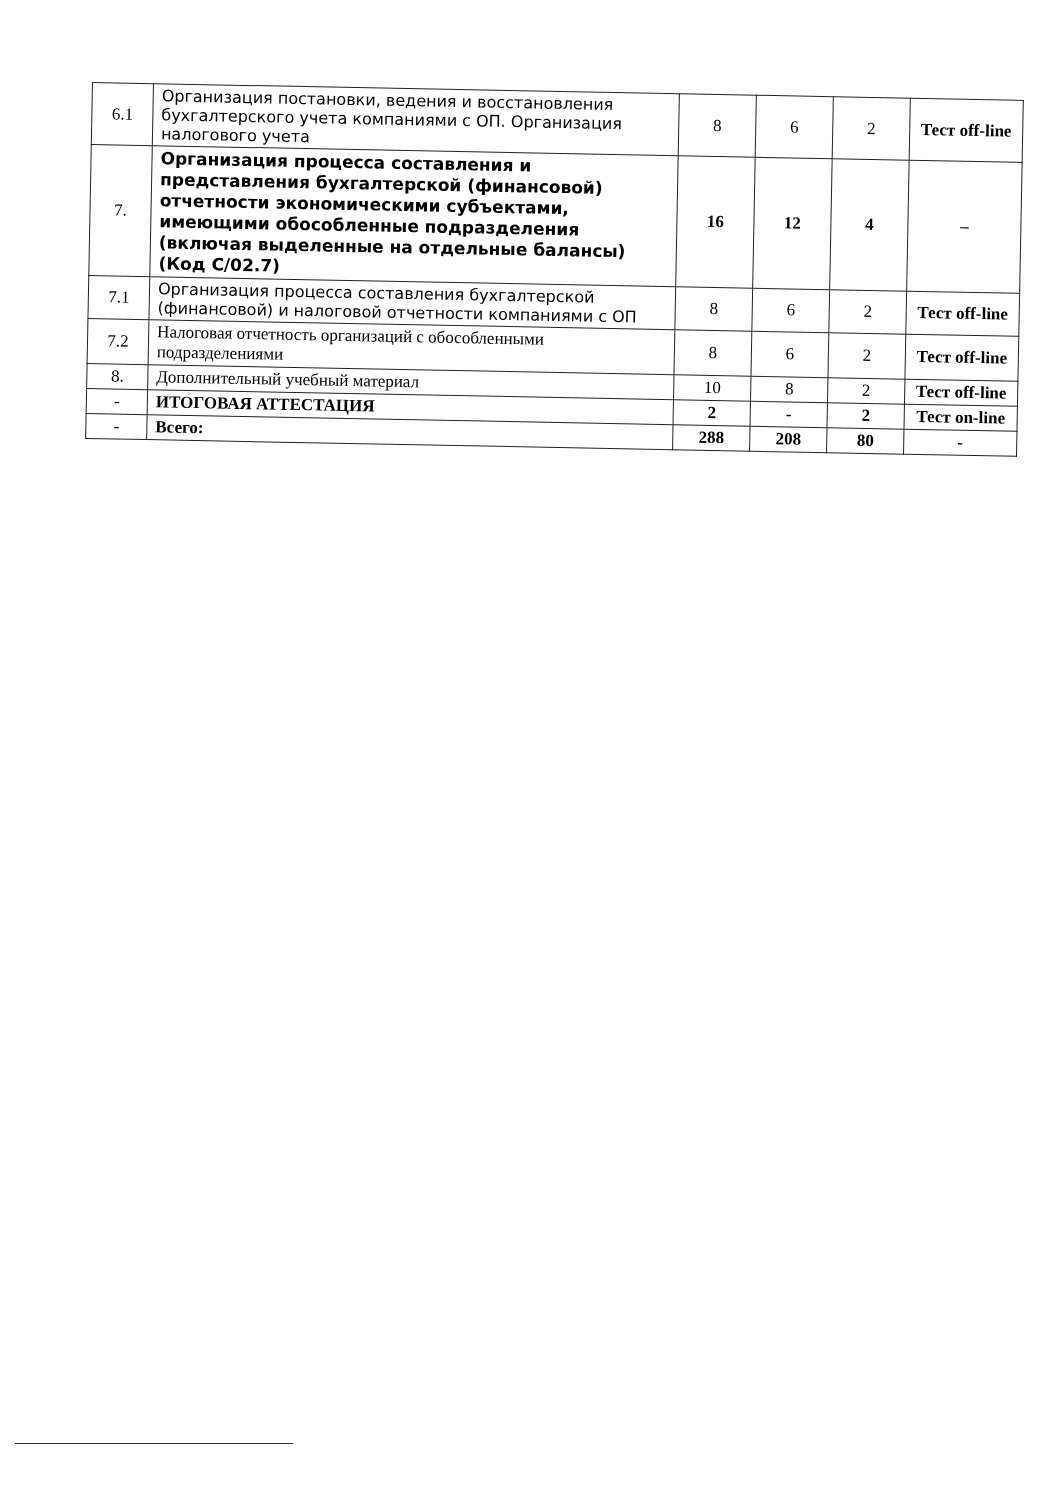| 6.1 | Организация постановки, ведения и восстановления бухгалтерского учета компаниями с ОП. Организация налогового учета | 8 | 6 | 2 | Тест off-line |
| 7. | Организация процесса составления и представления бухгалтерской (финансовой) отчетности экономическими субъектами, имеющими обособленные подразделения (включая выделенные на отдельные балансы) (Код С/02.7) | 16 | 12 | 4 | – |
| 7.1 | Организация процесса составления бухгалтерской (финансовой) и налоговой отчетности компаниями с ОП | 8 | 6 | 2 | Тест off-line |
| 7.2 | Налоговая отчетность организаций с обособленными подразделениями | 8 | 6 | 2 | Тест off-line |
| 8. | Дополнительный учебный материал | 10 | 8 | 2 | Тест off-line |
| - | ИТОГОВАЯ АТТЕСТАЦИЯ | 2 | - | 2 | Тест on-line |
| - | Всего: | 288 | 208 | 80 | - |